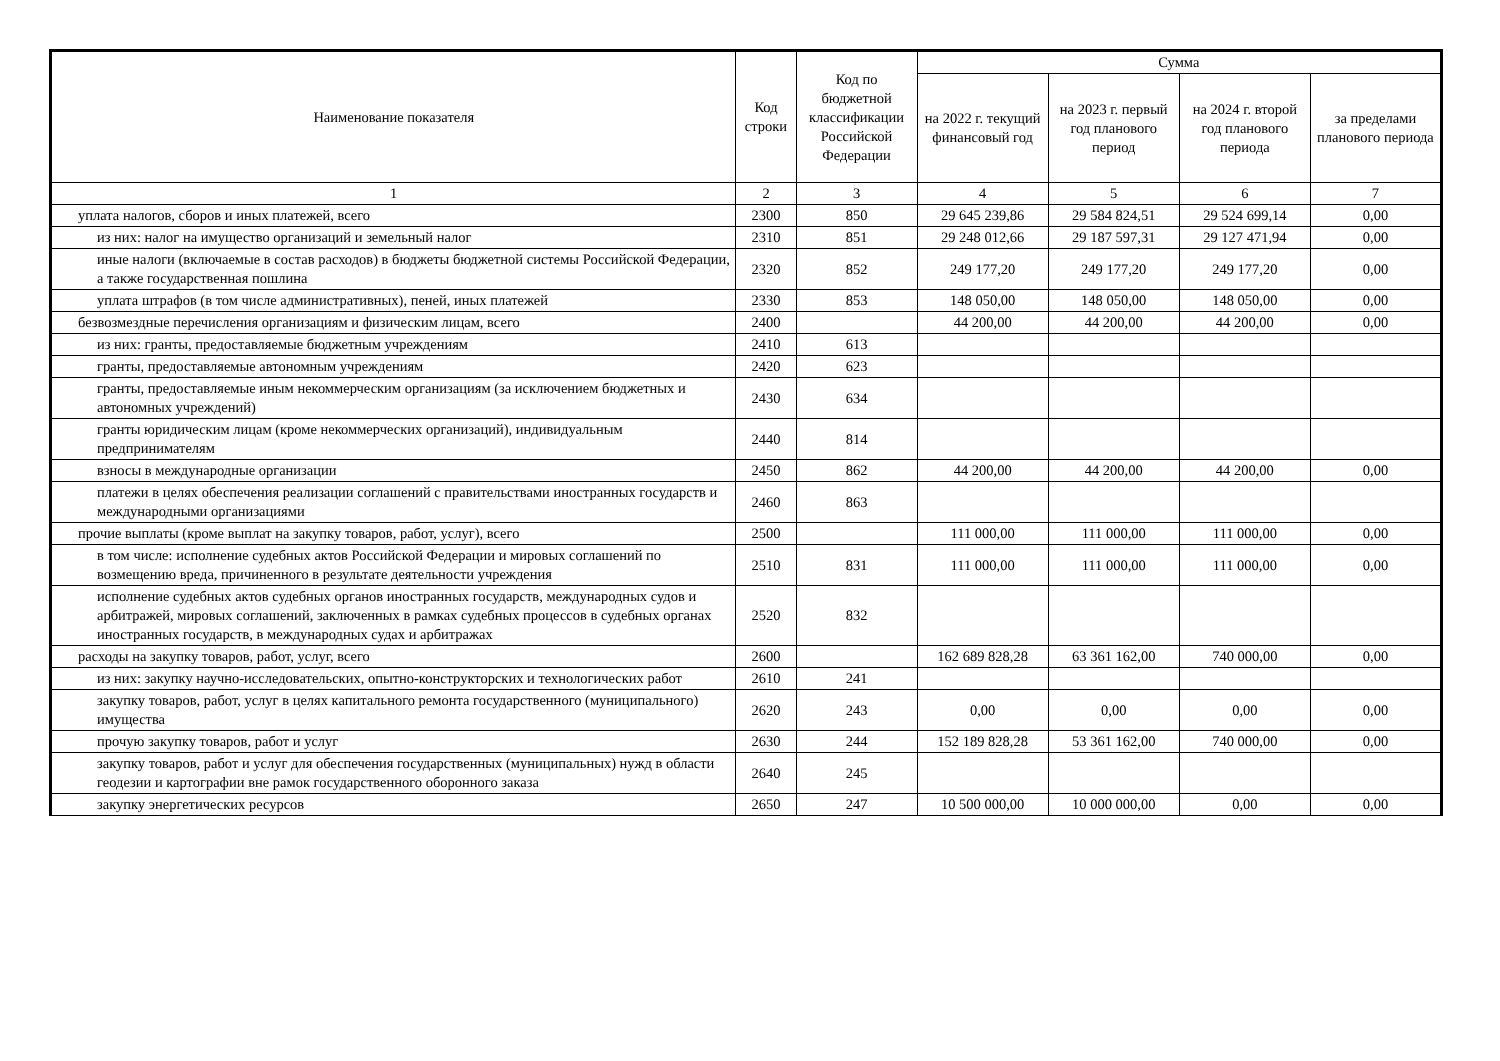| Наименование показателя | Код строки | Код по бюджетной классификации Российской Федерации | Сумма | | | |
| --- | --- | --- | --- | --- | --- | --- |
| | | | на 2022 г. текущий финансовый год | на 2023 г. первый год планового период | на 2024 г. второй год планового периода | за пределами планового периода |
| 1 | 2 | 3 | 4 | 5 | 6 | 7 |
| уплата налогов, сборов и иных платежей, всего | 2300 | 850 | 29 645 239,86 | 29 584 824,51 | 29 524 699,14 | 0,00 |
| из них: налог на имущество организаций и земельный налог | 2310 | 851 | 29 248 012,66 | 29 187 597,31 | 29 127 471,94 | 0,00 |
| иные налоги (включаемые в состав расходов) в бюджеты бюджетной системы Российской Федерации, а также государственная пошлина | 2320 | 852 | 249 177,20 | 249 177,20 | 249 177,20 | 0,00 |
| уплата штрафов (в том числе административных), пеней, иных платежей | 2330 | 853 | 148 050,00 | 148 050,00 | 148 050,00 | 0,00 |
| безвозмездные перечисления организациям и физическим лицам, всего | 2400 | | 44 200,00 | 44 200,00 | 44 200,00 | 0,00 |
| из них: гранты, предоставляемые бюджетным учреждениям | 2410 | 613 | | | | |
| гранты, предоставляемые автономным учреждениям | 2420 | 623 | | | | |
| гранты, предоставляемые иным некоммерческим организациям (за исключением бюджетных и автономных учреждений) | 2430 | 634 | | | | |
| гранты юридическим лицам (кроме некоммерческих организаций), индивидуальным предпринимателям | 2440 | 814 | | | | |
| взносы в международные организации | 2450 | 862 | 44 200,00 | 44 200,00 | 44 200,00 | 0,00 |
| платежи в целях обеспечения реализации соглашений с правительствами иностранных государств и международными организациями | 2460 | 863 | | | | |
| прочие выплаты (кроме выплат на закупку товаров, работ, услуг), всего | 2500 | | 111 000,00 | 111 000,00 | 111 000,00 | 0,00 |
| в том числе: исполнение судебных актов Российской Федерации и мировых соглашений по возмещению вреда, причиненного в результате деятельности учреждения | 2510 | 831 | 111 000,00 | 111 000,00 | 111 000,00 | 0,00 |
| исполнение судебных актов судебных органов иностранных государств, международных судов и арбитражей, мировых соглашений, заключенных в рамках судебных процессов в судебных органах иностранных государств, в международных судах и арбитражах | 2520 | 832 | | | | |
| расходы на закупку товаров, работ, услуг, всего | 2600 | | 162 689 828,28 | 63 361 162,00 | 740 000,00 | 0,00 |
| из них: закупку научно-исследовательских, опытно-конструкторских и технологических работ | 2610 | 241 | | | | |
| закупку товаров, работ, услуг в целях капитального ремонта государственного (муниципального) имущества | 2620 | 243 | 0,00 | 0,00 | 0,00 | 0,00 |
| прочую закупку товаров, работ и услуг | 2630 | 244 | 152 189 828,28 | 53 361 162,00 | 740 000,00 | 0,00 |
| закупку товаров, работ и услуг для обеспечения государственных (муниципальных) нужд в области геодезии и картографии вне рамок государственного оборонного заказа | 2640 | 245 | | | | |
| закупку энергетических ресурсов | 2650 | 247 | 10 500 000,00 | 10 000 000,00 | 0,00 | 0,00 |